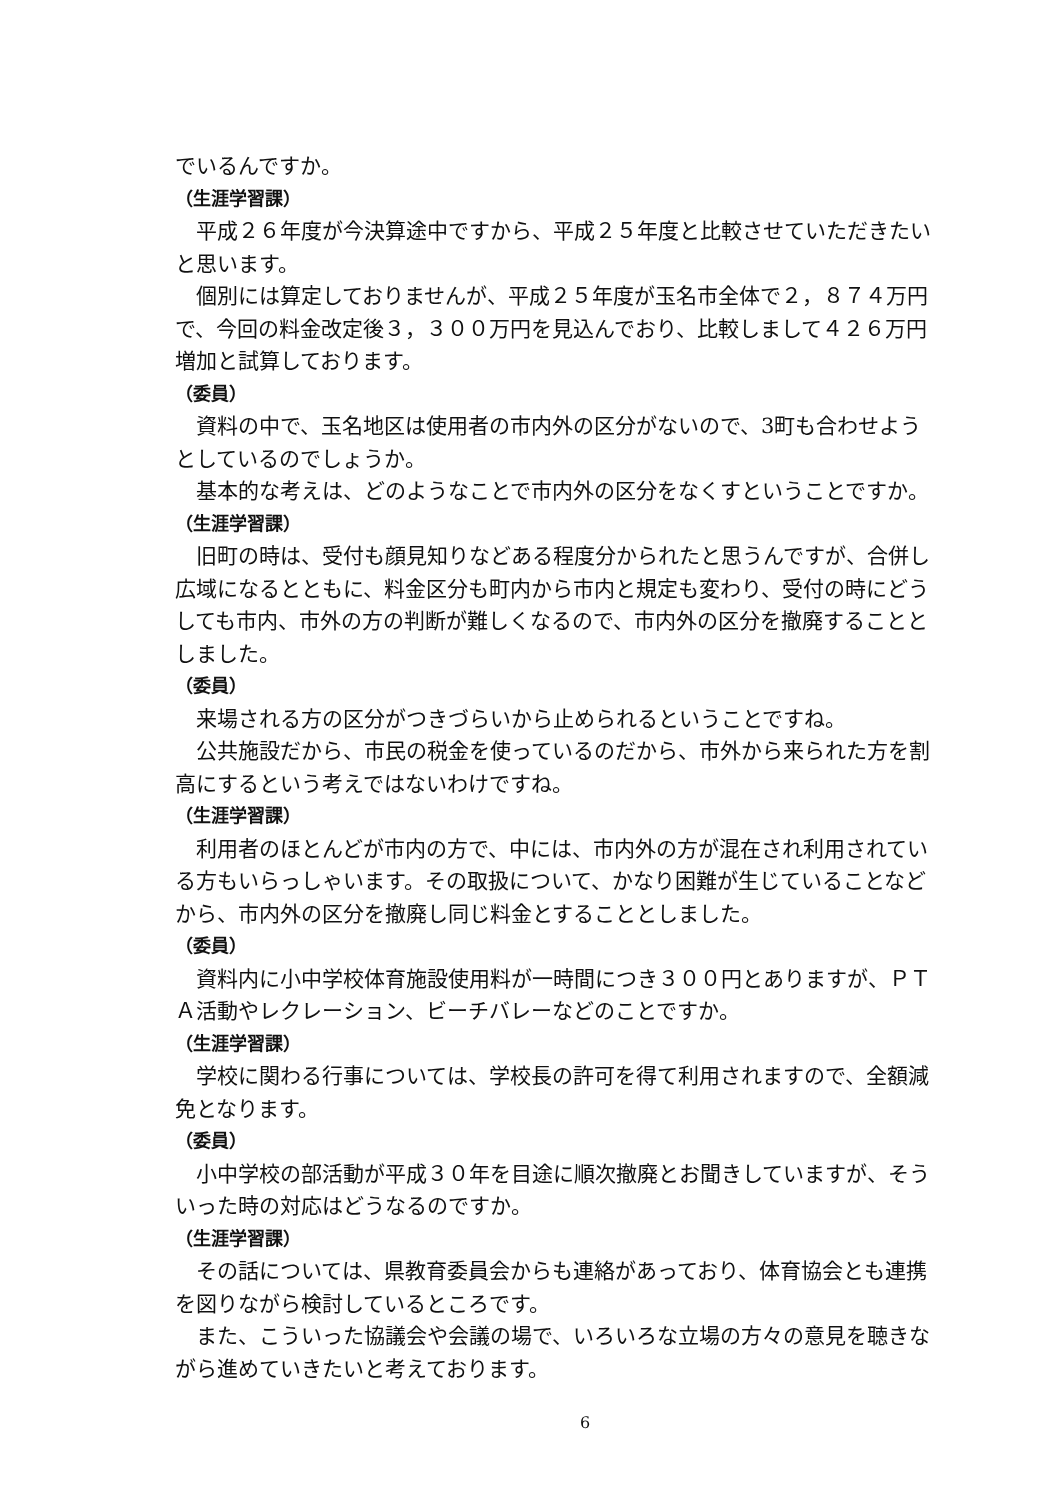でいるんですか。
（生涯学習課）
平成２６年度が今決算途中ですから、平成２５年度と比較させていただきたいと思います。
個別には算定しておりませんが、平成２５年度が玉名市全体で２，８７４万円で、今回の料金改定後３，３００万円を見込んでおり、比較しまして４２６万円増加と試算しております。
（委員）
資料の中で、玉名地区は使用者の市内外の区分がないので、3町も合わせようとしているのでしょうか。
基本的な考えは、どのようなことで市内外の区分をなくすということですか。
（生涯学習課）
旧町の時は、受付も顔見知りなどある程度分かられたと思うんですが、合併し広域になるとともに、料金区分も町内から市内と規定も変わり、受付の時にどうしても市内、市外の方の判断が難しくなるので、市内外の区分を撤廃することとしました。
（委員）
来場される方の区分がつきづらいから止められるということですね。
公共施設だから、市民の税金を使っているのだから、市外から来られた方を割高にするという考えではないわけですね。
（生涯学習課）
利用者のほとんどが市内の方で、中には、市内外の方が混在され利用されている方もいらっしゃいます。その取扱について、かなり困難が生じていることなどから、市内外の区分を撤廃し同じ料金とすることとしました。
（委員）
資料内に小中学校体育施設使用料が一時間につき３００円とありますが、ＰＴＡ活動やレクレーション、ビーチバレーなどのことですか。
（生涯学習課）
学校に関わる行事については、学校長の許可を得て利用されますので、全額減免となります。
（委員）
小中学校の部活動が平成３０年を目途に順次撤廃とお聞きしていますが、そういった時の対応はどうなるのですか。
（生涯学習課）
その話については、県教育委員会からも連絡があっており、体育協会とも連携を図りながら検討しているところです。
また、こういった協議会や会議の場で、いろいろな立場の方々の意見を聴きながら進めていきたいと考えております。
6